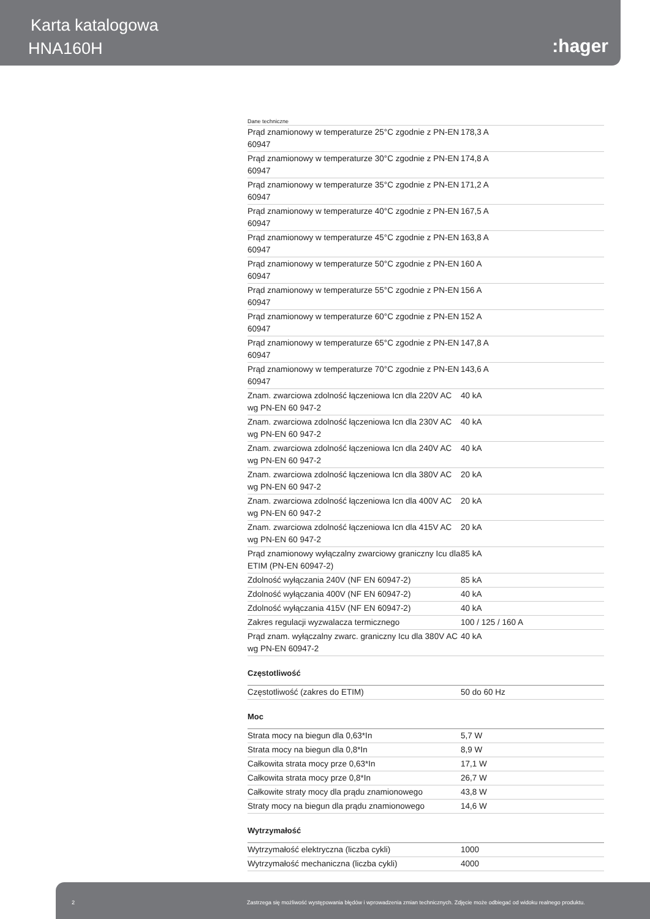Karta katalogowa
HNA160H :hager
Dane techniczne
| Prąd znamionowy w temperaturze 25°C zgodnie z PN-EN 60947 | 178,3 A |
| Prąd znamionowy w temperaturze 30°C zgodnie z PN-EN 60947 | 174,8 A |
| Prąd znamionowy w temperaturze 35°C zgodnie z PN-EN 60947 | 171,2 A |
| Prąd znamionowy w temperaturze 40°C zgodnie z PN-EN 60947 | 167,5 A |
| Prąd znamionowy w temperaturze 45°C zgodnie z PN-EN 60947 | 163,8 A |
| Prąd znamionowy w temperaturze 50°C zgodnie z PN-EN 60947 | 160 A |
| Prąd znamionowy w temperaturze 55°C zgodnie z PN-EN 60947 | 156 A |
| Prąd znamionowy w temperaturze 60°C zgodnie z PN-EN 60947 | 152 A |
| Prąd znamionowy w temperaturze 65°C zgodnie z PN-EN 60947 | 147,8 A |
| Prąd znamionowy w temperaturze 70°C zgodnie z PN-EN 60947 | 143,6 A |
| Znam. zwarciowa zdolność łączeniowa Icn dla 220V AC wg PN-EN 60 947-2 | 40 kA |
| Znam. zwarciowa zdolność łączeniowa Icn dla 230V AC wg PN-EN 60 947-2 | 40 kA |
| Znam. zwarciowa zdolność łączeniowa Icn dla 240V AC wg PN-EN 60 947-2 | 40 kA |
| Znam. zwarciowa zdolność łączeniowa Icn dla 380V AC wg PN-EN 60 947-2 | 20 kA |
| Znam. zwarciowa zdolność łączeniowa Icn dla 400V AC wg PN-EN 60 947-2 | 20 kA |
| Znam. zwarciowa zdolność łączeniowa Icn dla 415V AC wg PN-EN 60 947-2 | 20 kA |
| Prąd znamionowy wyłączalny zwarciowy graniczny Icu dla ETIM (PN-EN 60947-2) | 85 kA |
| Zdolność wyłączania 240V (NF EN 60947-2) | 85 kA |
| Zdolność wyłączania 400V (NF EN 60947-2) | 40 kA |
| Zdolność wyłączania 415V (NF EN 60947-2) | 40 kA |
| Zakres regulacji wyzwalacza termicznego | 100 / 125 / 160 A |
| Prąd znam. wyłączalny zwarc. graniczny Icu dla 380V AC wg PN-EN 60947-2 | 40 kA |
Częstotliwość
| Częstotliwość (zakres do ETIM) | 50 do 60 Hz |
Moc
| Strata mocy na biegun dla 0,63*In | 5,7 W |
| Strata mocy na biegun dla 0,8*In | 8,9 W |
| Całkowita strata mocy prze 0,63*In | 17,1 W |
| Całkowita strata mocy prze 0,8*In | 26,7 W |
| Całkowite straty mocy dla prądu znamionowego | 43,8 W |
| Straty mocy na biegun dla prądu znamionowego | 14,6 W |
Wytrzymałość
| Wytrzymałość elektryczna (liczba cykli) | 1000 |
| Wytrzymałość mechaniczna (liczba cykli) | 4000 |
2 Zastrzega się możliwość występowania błędów i wprowadzenia zmian technicznych. Zdjęcie może odbiegać od widoku realnego produktu.